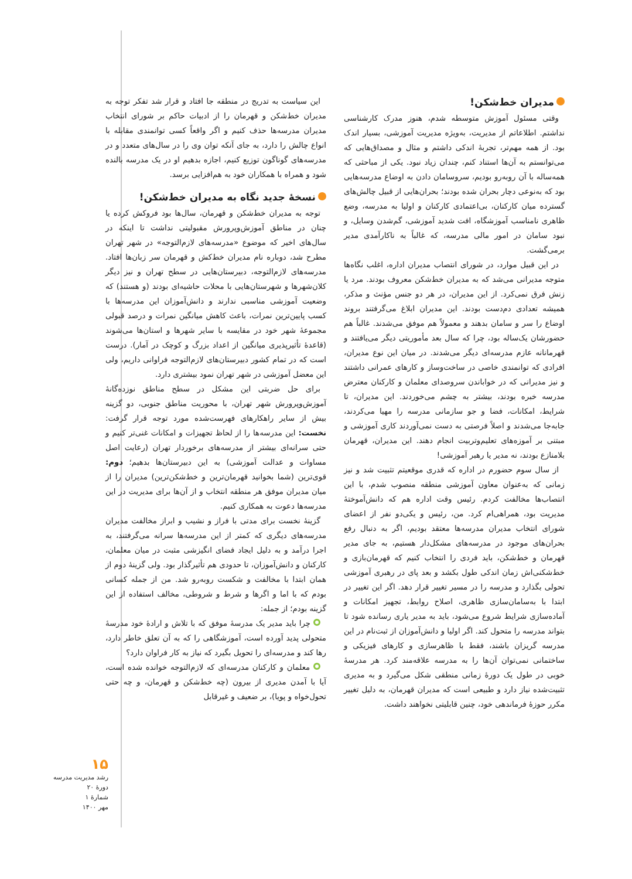مدیران خط‌شکن!
وقتی مسئول آموزش متوسطه شدم، هنوز مدرک کارشناسی نداشتم. اطلاعاتم از مدیریت، به‌ویژه مدیریت آموزشی، بسیار اندک بود. از همه مهم‌تر، تجربهٔ اندکی داشتم و مثال و مصداق‌هایی که می‌توانستم به آن‌ها استناد کنم، چندان زیاد نبود. یکی از مباحثی که همه‌ساله با آن روبه‌رو بودیم، سروسامان دادن به اوضاع مدرسه‌هایی بود که به‌نوعی دچار بحران شده بودند؛ بحران‌هایی از قبیل چالش‌های گسترده میان کارکنان، بی‌اعتمادی کارکنان و اولیا به مدرسه، وضع ظاهری نامناسب آموزشگاه، افت شدید آموزشی، گم‌شدن وسایل، و نبود سامان در امور مالی مدرسه، که غالباً به ناکارآمدی مدیر برمی‌گشت.
در این قبیل موارد، در شورای انتصاب مدیران اداره، اغلب نگاه‌ها متوجه مدیرانی می‌شد که به مدیران خط‌شکن معروف بودند. مرد یا زنش فرق نمی‌کرد. از این مدیران، در هر دو جنس مؤنث و مذکر، همیشه تعدادی دم‌دست بودند. این مدیران ابلاغ می‌گرفتند بروند اوضاع را سر و سامان بدهند و معمولاً هم موفق می‌شدند. غالباً هم حضورشان یک‌ساله بود، چرا که سال بعد مأموریتی دیگر می‌یافتند و قهرمانانه عازم مدرسه‌ای دیگر می‌شدند. در میان این نوع مدیران، افرادی که توانمندی خاصی در ساخت‌وساز و کارهای عمرانی داشتند و نیز مدیرانی که در خواباندن سروصدای معلمان و کارکنان معترض مدرسه خبره بودند، بیشتر به چشم می‌خوردند. این مدیران، تا شرایط، امکانات، فضا و جو سازمانی مدرسه را مهیا می‌کردند، جابه‌جا می‌شدند و اصلاً فرصتی به دست نمی‌آوردند کاری آموزشی و مبتنی بر آموزه‌های تعلیم‌وتربیت انجام دهند. این مدیران، قهرمان بلامنازع بودند، نه مدیر یا رهبر آموزشی!
از سال سوم حضورم در اداره که قدری موقعیتم تثبیت شد و نیز زمانی که به‌عنوان معاون آموزشی منطقه منصوب شدم، با این انتصاب‌ها مخالفت کردم. رئیس وقت اداره هم که دانش‌آموختهٔ مدیریت بود، همراهی‌ام کرد. من، رئیس و یکی‌دو نفر از اعضای شورای انتخاب مدیران مدرسه‌ها معتقد بودیم، اگر به دنبال رفع بحران‌های موجود در مدرسه‌های مشکل‌دار هستیم، به جای مدیر قهرمان و خط‌شکن، باید فردی را انتخاب کنیم که قهرمان‌بازی و خط‌شکنی‌اش زمان اندکی طول بکشد و بعد پای در رهبری آموزشی تحولی بگذارد و مدرسه را در مسیر تغییر قرار دهد. اگر این تغییر در ابتدا با به‌سامان‌سازی ظاهری، اصلاح روابط، تجهیز امکانات و آماده‌سازی شرایط شروع می‌شود، باید به مدیر یاری رسانده شود تا بتواند مدرسه را متحول کند. اگر اولیا و دانش‌آموزان از ثبت‌نام در این مدرسه گریزان باشند، فقط با ظاهرسازی و کارهای فیزیکی و ساختمانی نمی‌توان آن‌ها را به مدرسه علاقه‌مند کرد. هر مدرسهٔ خوبی در طول یک دورهٔ زمانی منطقی شکل می‌گیرد و به مدیری تثبیت‌شده نیاز دارد و طبیعی است که مدیران قهرمان، به دلیل تغییر مکرر حوزهٔ فرماندهی خود، چنین قابلیتی نخواهند داشت.
این سیاست به تدریج در منطقه جا افتاد و قرار شد تفکر توجه به مدیران خط‌شکن و قهرمان را از ادبیات حاکم بر شورای انتخاب مدیران مدرسه‌ها حذف کنیم و اگر واقعاً کسی توانمندی مقابله با انواع چالش را دارد، به جای آنکه توان وی را در سال‌های متعدد و در مدرسه‌های گوناگون توزیع کنیم، اجازه بدهیم او در یک مدرسه بالنده شود و همراه با همکاران خود به هم‌افزایی برسد.
نسخهٔ جدید نگاه به مدیران خط‌شکن!
توجه به مدیران خط‌شکن و قهرمان، سال‌ها بود فروکش کرده یا چنان در مناطق آموزش‌وپرورش مقبولیتی نداشت تا اینکه در سال‌های اخیر که موضوع «مدرسه‌های لازم‌التوجه» در شهر تهران مطرح شد، دوباره نام مدیران خط‌کش و قهرمان سر زبان‌ها افتاد. مدرسه‌های لازم‌التوجه، دبیرستان‌هایی در سطح تهران و نیز دیگر کلان‌شهرها و شهرستان‌هایی با محلات حاشیه‌ای بودند (و هستند) که وضعیت آموزشی مناسبی ندارند و دانش‌آموزان این مدرسه‌ها با کسب پایین‌ترین نمرات، باعث کاهش میانگین نمرات و درصد قبولی مجموعهٔ شهر خود در مقایسه با سایر شهرها و استان‌ها می‌شوند (قاعدهٔ تأثیرپذیری میانگین از اعداد بزرگ و کوچک در آمار). درست است که در تمام کشور دبیرستان‌های لازم‌التوجه فراوانی داریم، ولی این معضل آموزشی در شهر تهران نمود بیشتری دارد.
برای حل ضربتی این مشکل در سطح مناطق نوزده‌گانهٔ آموزش‌وپرورش شهر تهران، با محوریت مناطق جنوبی، دو گزینه بیش از سایر راهکارهای فهرست‌شده مورد توجه قرار گرفت: نخست: این مدرسه‌ها را از لحاظ تجهیزات و امکانات غنی‌تر کنیم و حتی سرانه‌ای بیشتر از مدرسه‌های برخوردار تهران (رعایت اصل مساوات و عدالت آموزشی) به این دبیرستان‌ها بدهیم؛ دوم: قوی‌ترین (شما بخوانید قهرمان‌ترین و خط‌شکن‌ترین) مدیران را از میان مدیران موفق هر منطقه انتخاب و از آن‌ها برای مدیریت در این مدرسه‌ها دعوت به همکاری کنیم.
گزینهٔ نخست برای مدتی با فراز و نشیب و ابراز مخالفت مدیران مدرسه‌های دیگری که کمتر از این مدرسه‌ها سرانه می‌گرفتند، به اجرا درآمد و به دلیل ایجاد فضای انگیزشی مثبت در میان معلمان، کارکنان و دانش‌آموزان، تا حدودی هم تأثیرگذار بود. ولی گزینهٔ دوم از همان ابتدا با مخالفت و شکست روبه‌رو شد. من از جمله کسانی بودم که با اما و اگرها و شرط و شروطی، مخالف استفاده از این گزینه بودم؛ از جمله:
چرا باید مدیر یک مدرسهٔ موفق که با تلاش و ارادهٔ خود مدرسهٔ متحولی پدید آورده است، آموزشگاهی را که به آن تعلق خاطر دارد، رها کند و مدرسه‌ای را تحویل بگیرد که نیاز به کار فراوان دارد؟
معلمان و کارکنان مدرسه‌ای که لازم‌التوجه خوانده شده است، آیا با آمدن مدیری از بیرون (چه خط‌شکن و قهرمان، و چه حتی تحول‌خواه و پویا)، بر ضعیف و غیرقابل
۱۵
رشد مدیریت مدرسه
دورهٔ ۲۰
شمارهٔ ۱
مهر ۱۴۰۰